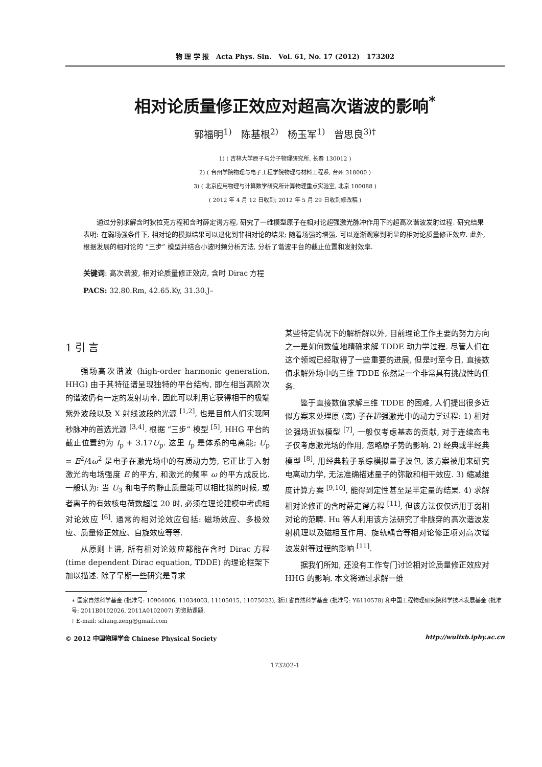物 理 学 报 Acta Phys. Sin. Vol. 61, No. 17 (2012) 173202
相对论质量修正效应对超高次谐波的影响<sup>*</sup>
郭福明<sup>1)</sup> 陈基根<sup>2)</sup> 杨玉军<sup>1)</sup> 曾思良<sup>3)†</sup>
1) ( 吉林大学原子与分子物理研究所, 长春 130012 )
2) ( 台州学院物理与电子工程学院物理与材料工程系, 台州 318000 )
3) ( 北京应用物理与计算数学研究所计算物理重点实验室, 北京 100088 )
( 2012 年 4 月 12 日收到; 2012 年 5 月 29 日收到修改稿 )
通过分别求解含时狄拉克方程和含时薛定谔方程, 研究了一维模型原子在相对论超强激光脉冲作用下的超高次谐波发射过程. 研究结果表明: 在弱场强条件下, 相对论的模拟结果可以退化到非相对论的结果; 随着场强的增强, 可以逐渐观察到明显的相对论质量修正效应. 此外, 根据发展的相对论的 “三步” 模型并结合小波时频分析方法, 分析了谐波平台的截止位置和发射效率.
关键词: 高次谐波, 相对论质量修正效应, 含时 Dirac 方程
PACS: 32.80.Rm, 42.65.Ky, 31.30.J–
1 引 言
强场高次谐波 (high-order harmonic generation, HHG) 由于其特征谱呈现独特的平台结构, 即在相当高阶次的谐波仍有一定的发射功率, 因此可以利用它获得相干的极端紫外波段以及 X 射线波段的光源 <sup>[1,2]</sup>, 也是目前人们实现阿秒脉冲的首选光源 <sup>[3,4]</sup>. 根据 “三步” 模型 <sup>[5]</sup>, HHG 平台的截止位置约为 I<sub>p</sub> + 3.17U<sub>p</sub>. 这里 I<sub>p</sub> 是体系的电离能; U<sub>p</sub> = E<sup>2</sup>/4ω<sup>2</sup> 是电子在激光场中的有质动力势, 它正比于入射激光的电场强度 E 的平方, 和激光的频率 ω 的平方成反比. 一般认为: 当 U<sub>3</sub> 和电子的静止质量能可以相比拟的时候, 或者离子的有效核电荷数超过 20 时, 必须在理论建模中考虑相对论效应 <sup>[6]</sup>. 通常的相对论效应包括: 磁场效应、多极效应、质量修正效应、自旋效应等等.
从原则上讲, 所有相对论效应都能在含时 Dirac 方程 (time dependent Dirac equation, TDDE) 的理论框架下加以描述. 除了早期一些研究是寻求
某些特定情况下的解析解以外, 目前理论工作主要的努力方向之一是如何数值地精确求解 TDDE 动力学过程. 尽管人们在这个领域已经取得了一些重要的进展, 但是时至今日, 直接数值求解外场中的三维 TDDE 依然是一个非常具有挑战性的任务.
鉴于直接数值求解三维 TDDE 的困难, 人们提出很多近似方案来处理原 (离) 子在超强激光中的动力学过程: 1) 相对论强场近似模型 <sup>[7]</sup>, 一般仅考虑基态的贡献, 对于连续态电子仅考虑激光场的作用, 忽略原子势的影响. 2) 经典或半经典模型 <sup>[8]</sup>, 用经典粒子系综模拟量子波包, 该方案被用来研究电离动力学, 无法准确描述量子的弥散和相干效应. 3) 缩减维度计算方案 <sup>[9,10]</sup>, 能得到定性甚至是半定量的结果. 4) 求解相对论修正的含时薛定谔方程 <sup>[11]</sup>, 但该方法仅仅适用于弱相对论的范畴. Hu 等人利用该方法研究了非隧穿的高次谐波发射机理以及磁相互作用、旋轨耦合等相对论修正项对高次谐波发射等过程的影响 <sup>[11]</sup>.
据我们所知, 还没有工作专门讨论相对论质量修正效应对 HHG 的影响. 本文将通过求解一维
∗ 国家自然科学基金 (批准号: 10904006, 11034003, 11105015, 11075023), 浙江省自然科学基金 (批准号: Y6110578) 和中国工程物理研究院科学技术发展基金 (批准号: 2011B0102026, 2011A0102007) 的资助课题.
† E-mail: siliang.zeng@gmail.com
© 2012 中国物理学会 Chinese Physical Society http://wulixb.iphy.ac.cn
173202-1